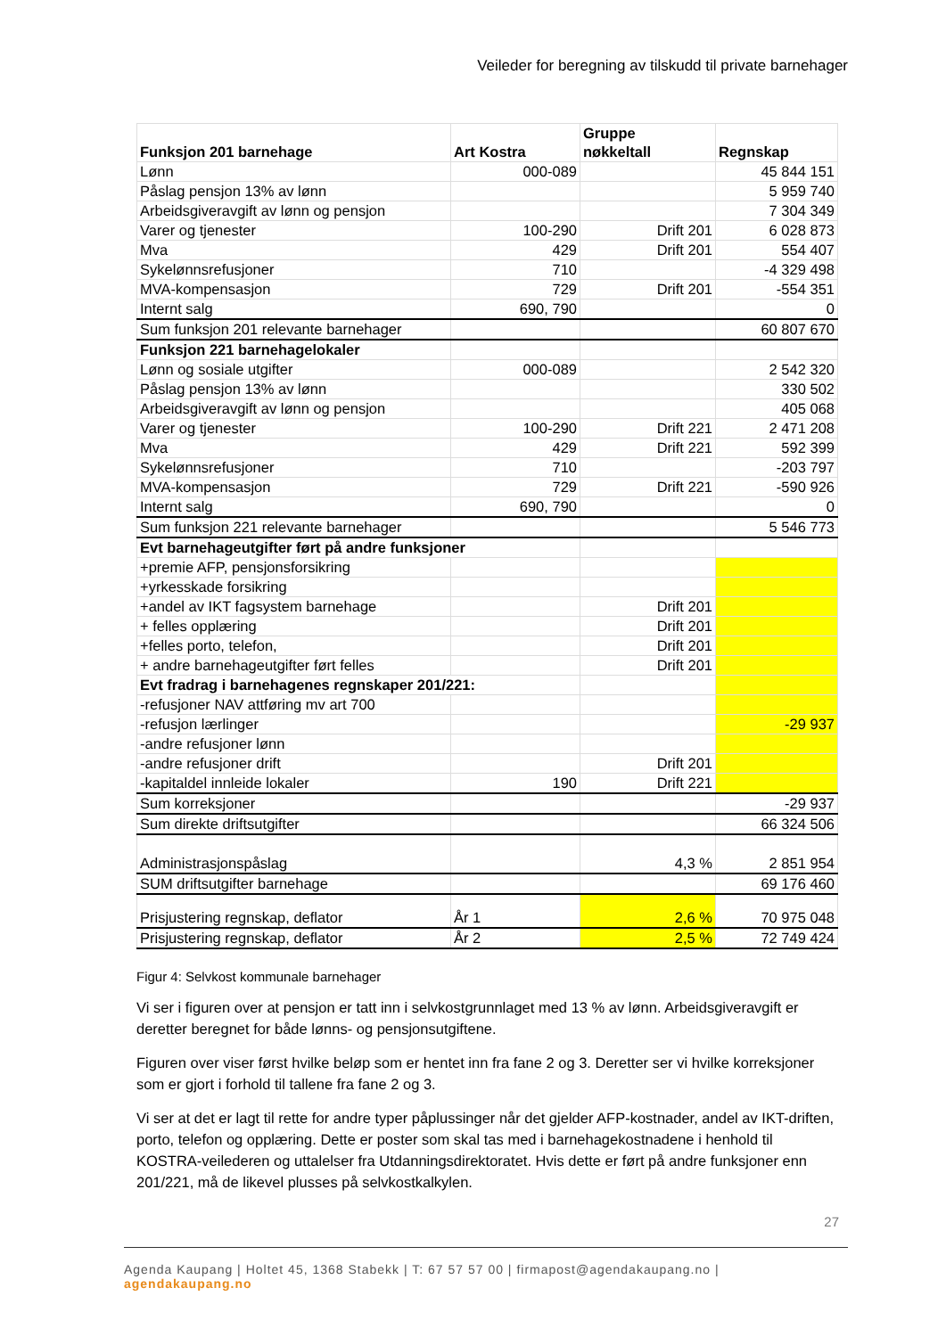Veileder for beregning av tilskudd til private barnehager
| Funksjon 201 barnehage | Art Kostra | Gruppe nøkkeltall | Regnskap |
| --- | --- | --- | --- |
| Lønn | 000-089 | | 45 844 151 |
| Påslag pensjon 13% av lønn | | | 5 959 740 |
| Arbeidsgiveravgift av lønn og pensjon | | | 7 304 349 |
| Varer og tjenester | 100-290 | Drift 201 | 6 028 873 |
| Mva | 429 | Drift 201 | 554 407 |
| Sykelønnsrefusjoner | 710 | | -4 329 498 |
| MVA-kompensasjon | 729 | Drift 201 | -554 351 |
| Internt salg | 690, 790 | | 0 |
| Sum funksjon 201 relevante barnehager | | | 60 807 670 |
| Funksjon 221 barnehagelokaler | | | |
| Lønn og sosiale utgifter | 000-089 | | 2 542 320 |
| Påslag pensjon 13% av lønn | | | 330 502 |
| Arbeidsgiveravgift av lønn og pensjon | | | 405 068 |
| Varer og tjenester | 100-290 | Drift 221 | 2 471 208 |
| Mva | 429 | Drift 221 | 592 399 |
| Sykelønnsrefusjoner | 710 | | -203 797 |
| MVA-kompensasjon | 729 | Drift 221 | -590 926 |
| Internt salg | 690, 790 | | 0 |
| Sum funksjon 221 relevante barnehager | | | 5 546 773 |
| Evt barnehageutgifter ført på andre funksjoner | | | |
| +premie AFP, pensjonsforsikring | | | |
| +yrkesskade forsikring | | | |
| +andel av IKT fagsystem barnehage | | Drift 201 | |
| + felles opplæring | | Drift 201 | |
| +felles porto, telefon, | | Drift 201 | |
| + andre barnehageutgifter ført felles | | Drift 201 | |
| Evt fradrag i barnehagenes regnskaper 201/221: | | | |
| -refusjoner NAV attføring mv art 700 | | | |
| -refusjon lærlinger | | | -29 937 |
| -andre refusjoner lønn | | | |
| -andre refusjoner drift | | Drift 201 | |
| -kapitaldel innleide lokaler | 190 | Drift 221 | |
| Sum korreksjoner | | | -29 937 |
| Sum direkte driftsutgifter | | | 66 324 506 |
| Administrasjonspåslag | | 4,3 % | 2 851 954 |
| SUM driftsutgifter barnehage | | | 69 176 460 |
| Prisjustering regnskap, deflator | År 1 | 2,6 % | 70 975 048 |
| Prisjustering regnskap, deflator | År 2 | 2,5 % | 72 749 424 |
Figur 4: Selvkost kommunale barnehager
Vi ser i figuren over at pensjon er tatt inn i selvkostgrunnlaget med 13 % av lønn. Arbeidsgiveravgift er deretter beregnet for både lønns- og pensjonsutgiftene.
Figuren over viser først hvilke beløp som er hentet inn fra fane 2 og 3. Deretter ser vi hvilke korreksjoner som er gjort i forhold til tallene fra fane 2 og 3.
Vi ser at det er lagt til rette for andre typer påplussinger når det gjelder AFP-kostnader, andel av IKT-driften, porto, telefon og opplæring. Dette er poster som skal tas med i barnehagekostnadene i henhold til KOSTRA-veilederen og uttalelser fra Utdanningsdirektoratet. Hvis dette er ført på andre funksjoner enn 201/221, må de likevel plusses på selvkostkalkylen.
27
Agenda Kaupang | Holtet 45, 1368 Stabekk | T: 67 57 57 00 | firmapost@agendakaupang.no | agendakaupang.no